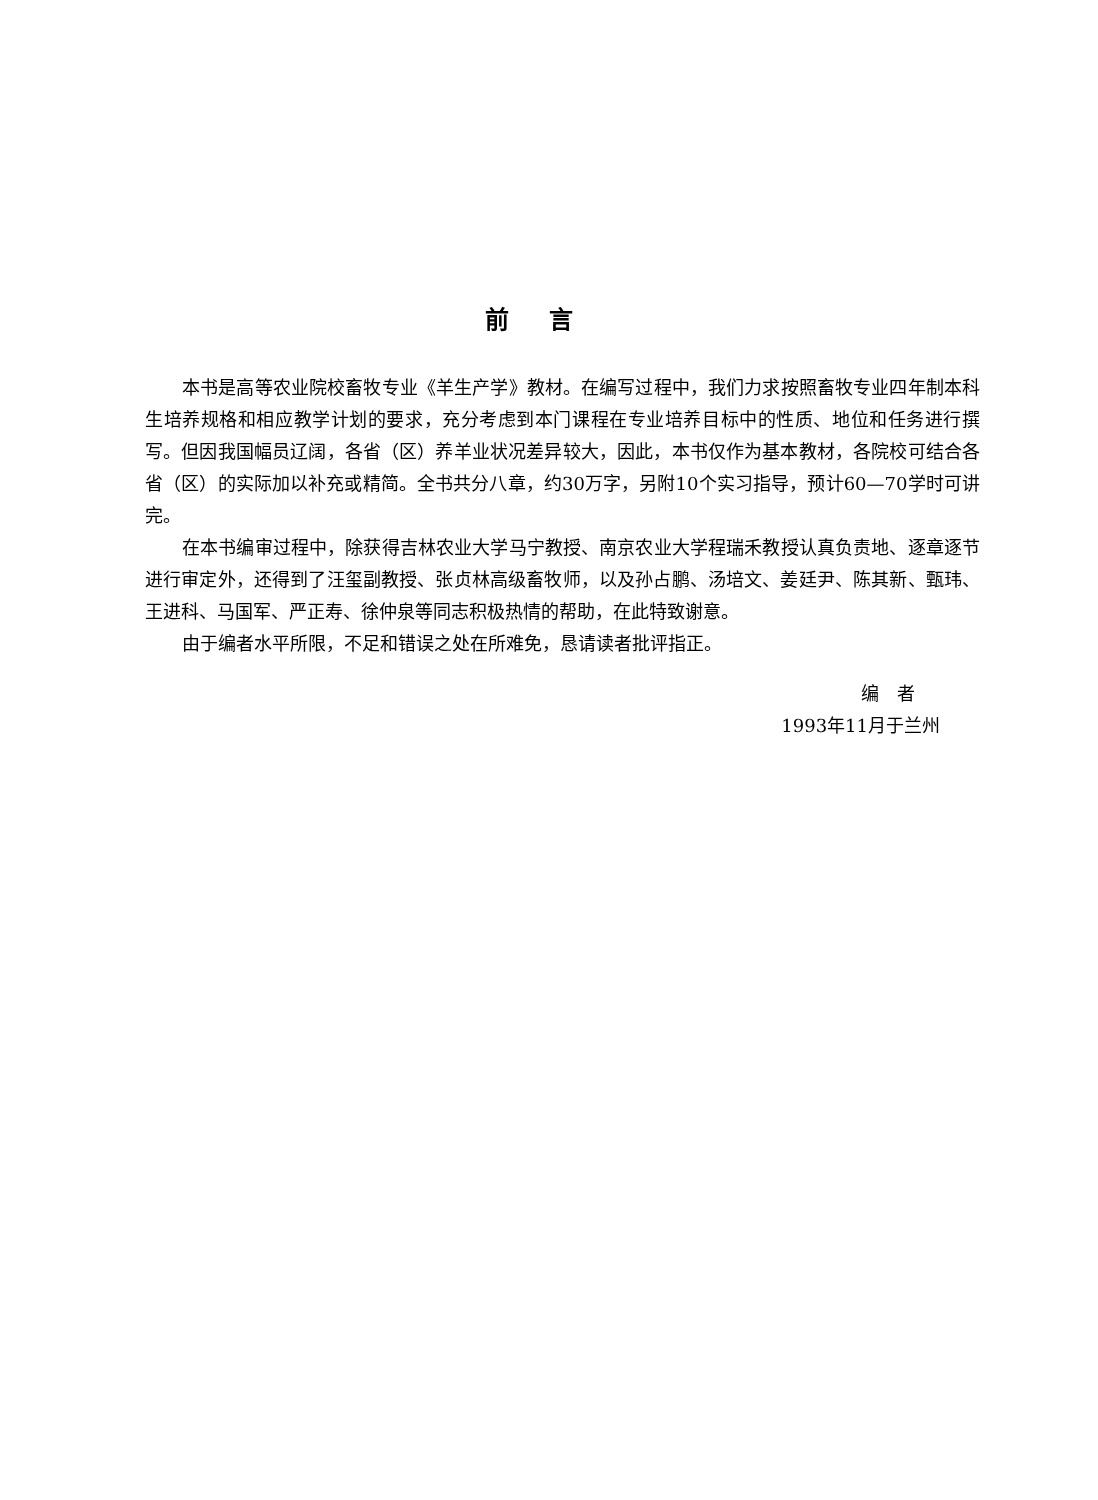前言
本书是高等农业院校畜牧专业《羊生产学》教材。在编写过程中，我们力求按照畜牧专业四年制本科生培养规格和相应教学计划的要求，充分考虑到本门课程在专业培养目标中的性质、地位和任务进行撰写。但因我国幅员辽阔，各省（区）养羊业状况差异较大，因此，本书仅作为基本教材，各院校可结合各省（区）的实际加以补充或精简。全书共分八章，约30万字，另附10个实习指导，预计60—70学时可讲完。
在本书编审过程中，除获得吉林农业大学马宁教授、南京农业大学程瑞禾教授认真负责地、逐章逐节进行审定外，还得到了汪玺副教授、张贞林高级畜牧师，以及孙占鹏、汤培文、姜廷尹、陈其新、甄玮、王进科、马国军、严正寿、徐仲泉等同志积极热情的帮助，在此特致谢意。
由于编者水平所限，不足和错误之处在所难免，恳请读者批评指正。
编　者
1993年11月于兰州